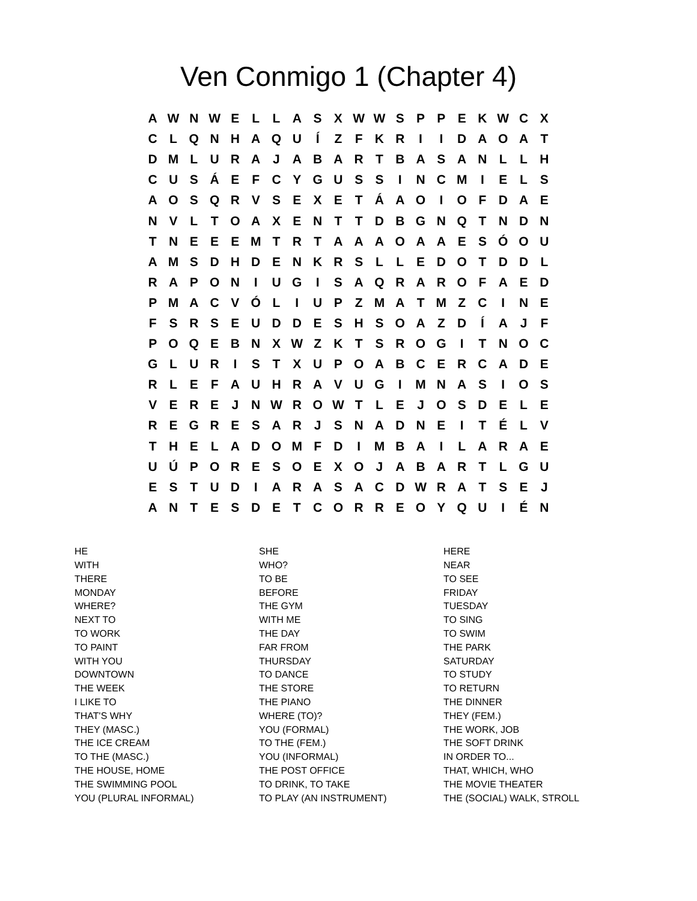Ven Conmigo 1 (Chapter 4)
| A | W | N | W | E | L | L | A | S | X | W | W | S | P | P | E | K | W | C | X |
| C | L | Q | N | H | A | Q | U | Í | Z | F | K | R | I | I | D | A | O | A | T |
| D | M | L | U | R | A | J | A | B | A | R | T | B | A | S | A | N | L | L | H |
| C | U | S | Á | E | F | C | Y | G | U | S | S | I | N | C | M | I | E | L | S |
| A | O | S | Q | R | V | S | E | X | E | T | Á | A | O | I | O | F | D | A | E |
| N | V | L | T | O | A | X | E | N | T | T | D | B | G | N | Q | T | N | D | N |
| T | N | E | E | E | M | T | R | T | A | A | A | O | A | A | E | S | Ó | O | U |
| A | M | S | D | H | D | E | N | K | R | S | L | L | E | D | O | T | D | D | L |
| R | A | P | O | N | I | U | G | I | S | A | Q | R | A | R | O | F | A | E | D |
| P | M | A | C | V | Ó | L | I | U | P | Z | M | A | T | M | Z | C | I | N | E |
| F | S | R | S | E | U | D | D | E | S | H | S | O | A | Z | D | Í | A | J | F |
| P | O | Q | E | B | N | X | W | Z | K | T | S | R | O | G | I | T | N | O | C |
| G | L | U | R | I | S | T | X | U | P | O | A | B | C | E | R | C | A | D | E |
| R | L | E | F | A | U | H | R | A | V | U | G | I | M | N | A | S | I | O | S |
| V | E | R | E | J | N | W | R | O | W | T | L | E | J | O | S | D | E | L | E |
| R | E | G | R | E | S | A | R | J | S | N | A | D | N | E | I | T | É | L | V |
| T | H | E | L | A | D | O | M | F | D | I | M | B | A | I | L | A | R | A | E |
| U | Ú | P | O | R | E | S | O | E | X | O | J | A | B | A | R | T | L | G | U |
| E | S | T | U | D | I | A | R | A | S | A | C | D | W | R | A | T | S | E | J |
| A | N | T | E | S | D | E | T | C | O | R | R | E | O | Y | Q | U | I | É | N |
| HE | SHE | HERE |
| WITH | WHO? | NEAR |
| THERE | TO BE | TO SEE |
| MONDAY | BEFORE | FRIDAY |
| WHERE? | THE GYM | TUESDAY |
| NEXT TO | WITH ME | TO SING |
| TO WORK | THE DAY | TO SWIM |
| TO PAINT | FAR FROM | THE PARK |
| WITH YOU | THURSDAY | SATURDAY |
| DOWNTOWN | TO DANCE | TO STUDY |
| THE WEEK | THE STORE | TO RETURN |
| I LIKE TO | THE PIANO | THE DINNER |
| THAT'S WHY | WHERE (TO)? | THEY (FEM.) |
| THEY (MASC.) | YOU (FORMAL) | THE WORK, JOB |
| THE ICE CREAM | TO THE (FEM.) | THE SOFT DRINK |
| TO THE (MASC.) | YOU (INFORMAL) | IN ORDER TO... |
| THE HOUSE, HOME | THE POST OFFICE | THAT, WHICH, WHO |
| THE SWIMMING POOL | TO DRINK, TO TAKE | THE MOVIE THEATER |
| YOU (PLURAL INFORMAL) | TO PLAY (AN INSTRUMENT) | THE (SOCIAL) WALK, STROLL |